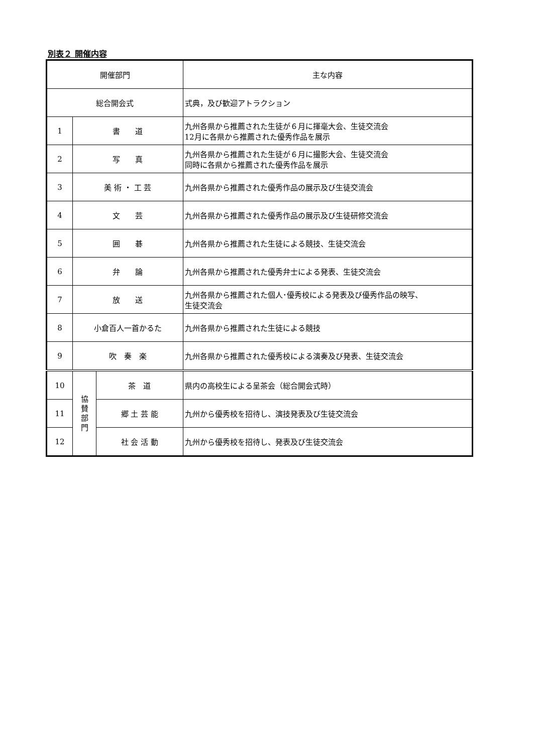別表２ 開催内容
| 開催部門 | | | 主な内容 |
| --- | --- | --- | --- |
| 総合開会式 | | | 式典，及び歓迎アトラクション |
| 1 | 書 道 | | 九州各県から推薦された生徒が６月に揮毫大会、生徒交流会 12月に各県から推薦された優秀作品を展示 |
| 2 | 写 真 | | 九州各県から推薦された生徒が６月に撮影大会、生徒交流会 同時に各県から推薦された優秀作品を展示 |
| 3 | 美 術 ・ 工 芸 | | 九州各県から推薦された優秀作品の展示及び生徒交流会 |
| 4 | 文 芸 | | 九州各県から推薦された優秀作品の展示及び生徒研修交流会 |
| 5 | 囲 碁 | | 九州各県から推薦された生徒による競技、生徒交流会 |
| 6 | 弁 論 | | 九州各県から推薦された優秀弁士による発表、生徒交流会 |
| 7 | 放 送 | | 九州各県から推薦された個人･優秀校による発表及び優秀作品の映写、 生徒交流会 |
| 8 | 小倉百人一首かるた | | 九州各県から推薦された生徒による競技 |
| 9 | 吹 奏 楽 | | 九州各県から推薦された優秀校による演奏及び発表、生徒交流会 |
| 10 | 協 賛 部 門 | 茶 道 | 県内の高校生による呈茶会（総合開会式時） |
| 11 | | 郷 土 芸 能 | 九州から優秀校を招待し、演技発表及び生徒交流会 |
| 12 | | 社 会 活 動 | 九州から優秀校を招待し、発表及び生徒交流会 |